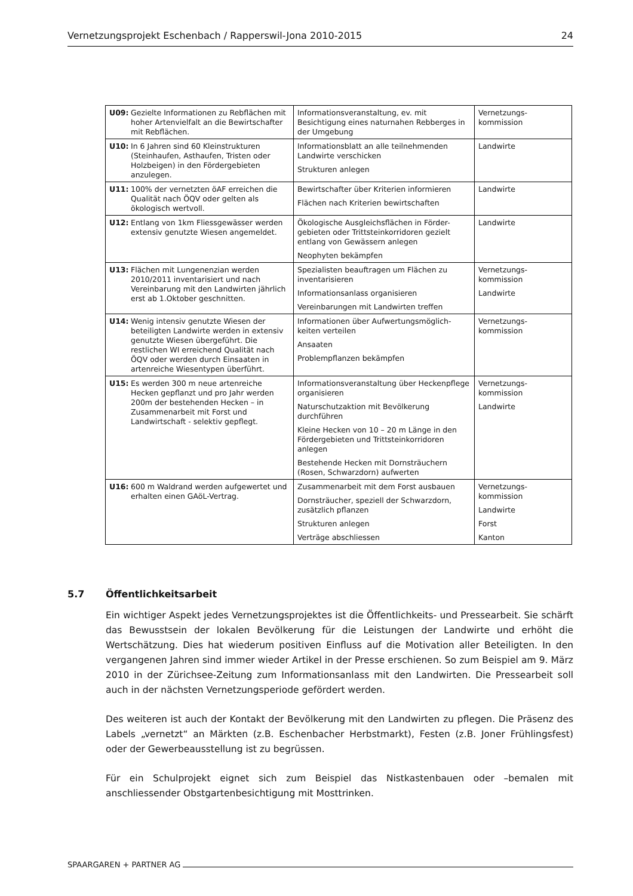Vernetzungsprojekt Eschenbach / Rapperswil-Jona 2010-2015 24
| U09: Gezielte Informationen zu Rebflächen mit hoher Artenvielfalt an die Bewirtschafter mit Rebflächen. | Informationsveranstaltung, ev. mit Besichtigung eines naturnahen Rebberges in der Umgebung | Vernetzungs-kommission |
| U10: In 6 Jahren sind 60 Kleinstrukturen (Steinhaufen, Asthaufen, Tristen oder Holzbeigen) in den Fördergebieten anzulegen. | Informationsblatt an alle teilnehmenden Landwirte verschicken Strukturen anlegen | Landwirte |
| U11: 100% der vernetzten öAF erreichen die Qualität nach ÖQV oder gelten als ökologisch wertvoll. | Bewirtschafter über Kriterien informieren Flächen nach Kriterien bewirtschaften | Landwirte |
| U12: Entlang von 1km Fliessgewässer werden extensiv genutzte Wiesen angemeldet. | Ökologische Ausgleichsflächen in Förder-gebieten oder Trittsteinkorridoren gezielt entlang von Gewässern anlegen Neophyten bekämpfen | Landwirte |
| U13: Flächen mit Lungenenzian werden 2010/2011 inventarisiert und nach Vereinbarung mit den Landwirten jährlich erst ab 1.Oktober geschnitten. | Spezialisten beauftragen um Flächen zu inventarisieren Informationsanlass organisieren Vereinbarungen mit Landwirten treffen | Vernetzungs-kommission Landwirte |
| U14: Wenig intensiv genutzte Wiesen der beteiligten Landwirte werden in extensiv genutzte Wiesen übergeführt. Die restlichen WI erreichend Qualität nach ÖQV oder werden durch Einsaaten in artenreiche Wiesentypen überführt. | Informationen über Aufwertungsmöglich-keiten verteilen Ansaaten Problempflanzen bekämpfen | Vernetzungs-kommission |
| U15: Es werden 300 m neue artenreiche Hecken gepflanzt und pro Jahr werden 200m der bestehenden Hecken – in Zusammenarbeit mit Forst und Landwirtschaft - selektiv gepflegt. | Informationsveranstaltung über Heckenpflege organisieren Naturschutzaktion mit Bevölkerung durchführen Kleine Hecken von 10 – 20 m Länge in den Fördergebieten und Trittsteinkorridoren anlegen Bestehende Hecken mit Dornsträuchern (Rosen, Schwarzdorn) aufwerten | Vernetzungs-kommission Landwirte |
| U16: 600 m Waldrand werden aufgewertet und erhalten einen GAöL-Vertrag. | Zusammenarbeit mit dem Forst ausbauen Dornsträucher, speziell der Schwarzdorn, zusätzlich pflanzen Strukturen anlegen Verträge abschliessen | Vernetzungs-kommission Landwirte Forst Kanton |
5.7 Öffentlichkeitsarbeit
Ein wichtiger Aspekt jedes Vernetzungsprojektes ist die Öffentlichkeits- und Pressearbeit. Sie schärft das Bewusstsein der lokalen Bevölkerung für die Leistungen der Landwirte und erhöht die Wertschätzung. Dies hat wiederum positiven Einfluss auf die Motivation aller Beteiligten. In den vergangenen Jahren sind immer wieder Artikel in der Presse erschienen. So zum Beispiel am 9. März 2010 in der Zürichsee-Zeitung zum Informationsanlass mit den Landwirten. Die Pressearbeit soll auch in der nächsten Vernetzungsperiode gefördert werden.
Des weiteren ist auch der Kontakt der Bevölkerung mit den Landwirten zu pflegen. Die Präsenz des Labels „vernetzt“ an Märkten (z.B. Eschenbacher Herbstmarkt), Festen (z.B. Joner Frühlingsfest) oder der Gewerbeausstellung ist zu begrüssen.
Für ein Schulprojekt eignet sich zum Beispiel das Nistkastenbauen oder –bemalen mit anschliessender Obstgartenbesichtigung mit Mosttrinken.
SPAARGAREN + PARTNER AG